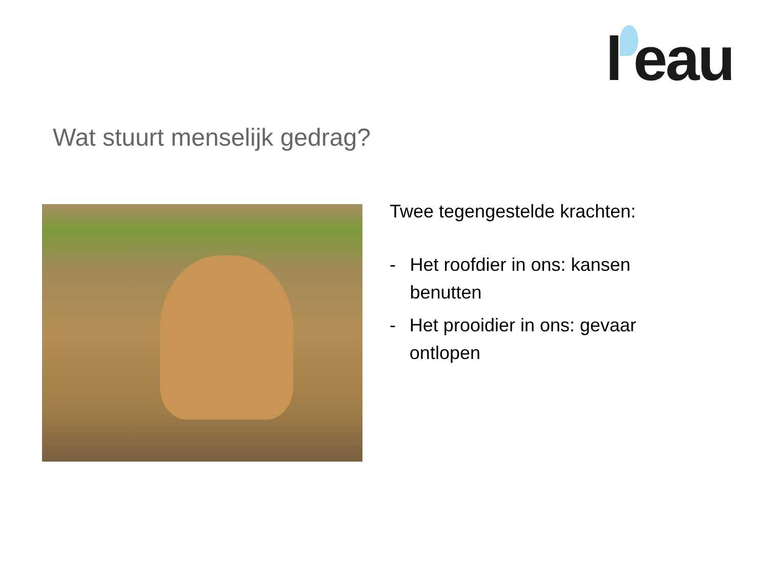l'eau
Wat stuurt menselijk gedrag?
Twee tegengestelde krachten:
- Het roofdier in ons: kansen benutten
- Het prooidier in ons: gevaar ontlopen